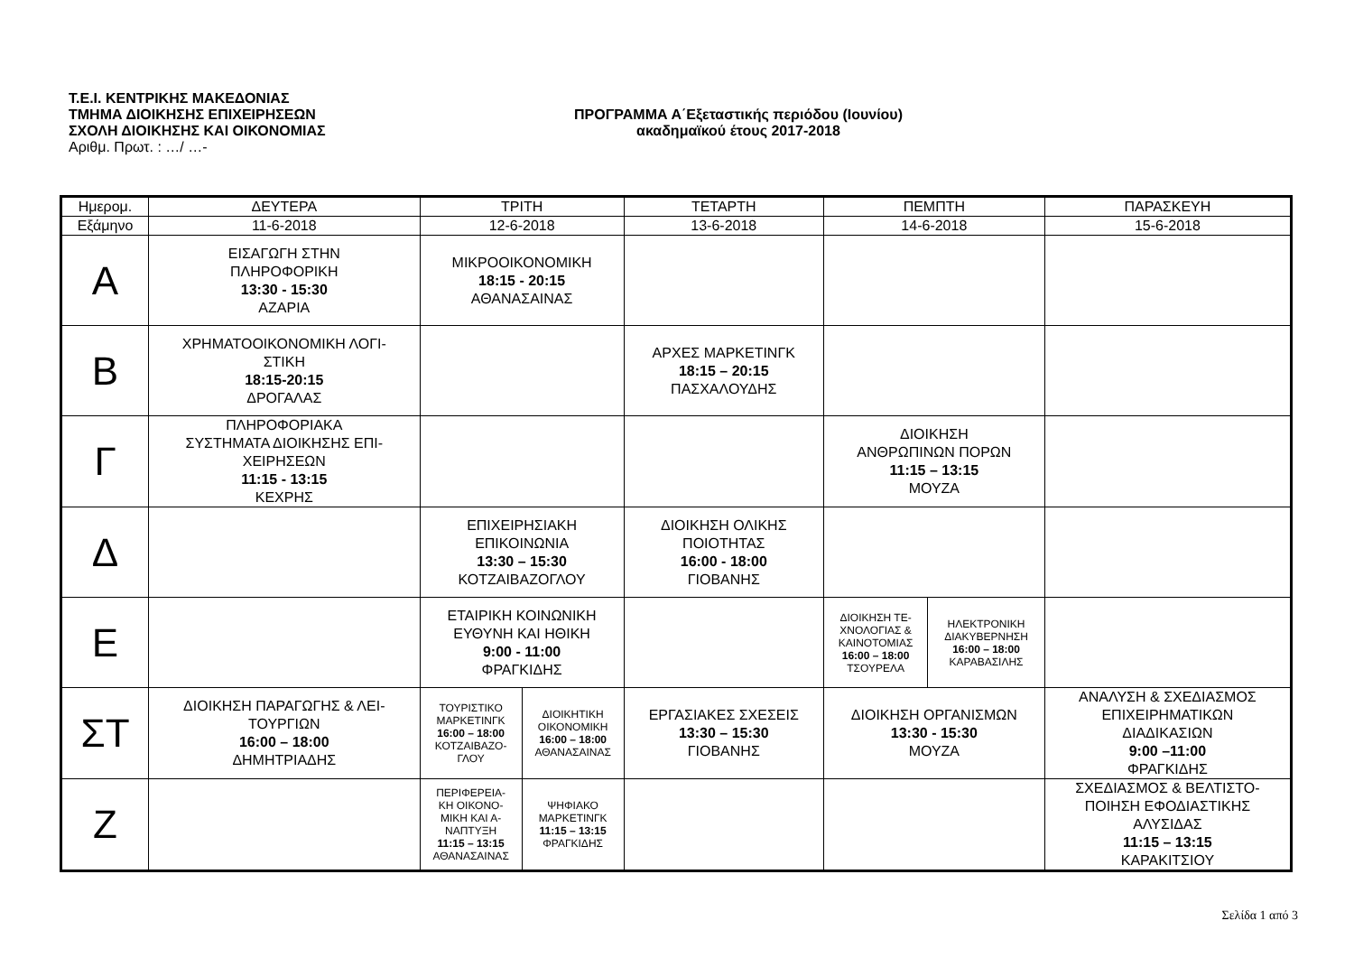Τ.Ε.Ι. ΚΕΝΤΡΙΚΗΣ ΜΑΚΕΔΟΝΙΑΣ
ΤΜΗΜΑ ΔΙΟΙΚΗΣΗΣ ΕΠΙΧΕΙΡΗΣΕΩΝ
ΣΧΟΛΗ ΔΙΟΙΚΗΣΗΣ ΚΑΙ ΟΙΚΟΝΟΜΙΑΣ
Αριθμ. Πρωτ. : …/ …-
ΠΡΟΓΡΑΜΜΑ Α΄Εξεταστικής περιόδου (Ιουνίου)
ακαδημαϊκού έτους 2017-2018
| Ημερομ. | ΔΕΥΤΕΡΑ | ΤΡΙΤΗ | | ΤΕΤΑΡΤΗ | ΠΕΜΠΤΗ | | ΠΑΡΑΣΚΕΥΗ |
| --- | --- | --- | --- | --- | --- | --- | --- |
| Εξάμηνο | 11-6-2018 | 12-6-2018 | | 13-6-2018 | 14-6-2018 | | 15-6-2018 |
| Α | ΕΙΣΑΓΩΓΗ ΣΤΗΝ ΠΛΗΡΟΦΟΡΙΚΗ 13:30 - 15:30 ΑΖΑΡΙΑ | ΜΙΚΡΟΟΙΚΟΝΟΜΙΚΗ 18:15 - 20:15 ΑΘΑΝΑΣΑΙΝΑΣ | | | | | |
| Β | ΧΡΗΜΑΤΟΟΙΚΟΝΟΜΙΚΗ ΛΟΓΙ- ΣΤΙΚΗ 18:15-20:15 ΔΡΟΓΑΛΑΣ | | | ΑΡΧΕΣ ΜΑΡΚΕΤΙΝΓΚ 18:15 – 20:15 ΠΑΣΧΑΛΟΥΔΗΣ | | | |
| Γ | ΠΛΗΡΟΦΟΡΙΑΚΑ ΣΥΣΤΗΜΑΤΑ ΔΙΟΙΚΗΣΗΣ ΕΠΙ- ΧΕΙΡΗΣΕΩΝ 11:15 - 13:15 ΚΕΧΡΗΣ | | | | ΔΙΟΙΚΗΣΗ ΑΝΘΡΩΠΙΝΩΝ ΠΟΡΩΝ 11:15 – 13:15 ΜΟΥΖΑ | | |
| Δ | | ΕΠΙΧΕΙΡΗΣΙΑΚΗ ΕΠΙΚΟΙΝΩΝΙΑ 13:30 – 15:30 ΚΟΤΖΑΙΒΑΖΟΓΛΟΥ | | ΔΙΟΙΚΗΣΗ ΟΛΙΚΗΣ ΠΟΙΟΤΗΤΑΣ 16:00 - 18:00 ΓΙΟΒΑΝΗΣ | | | |
| Ε | | ΕΤΑΙΡΙΚΗ ΚΟΙΝΩΝΙΚΗ ΕΥΘΥΝΗ ΚΑΙ ΗΘΙΚΗ 9:00 - 11:00 ΦΡΑΓΚΙΔΗΣ | | | ΔΙΟΙΚΗΣΗ ΤΕ- ΧΝΟΛΟΓΙΑΣ & ΚΑΙΝΟΤΟΜΙΑΣ 16:00 – 18:00 ΤΣΟΥΡΕΛΑ | ΗΛΕΚΤΡΟΝΙΚΗ ΔΙΑΚΥΒΕΡΝΗΣΗ 16:00 – 18:00 ΚΑΡΑΒΑΣΙΛΗΣ | |
| ΣΤ | ΔΙΟΙΚΗΣΗ ΠΑΡΑΓΩΓΗΣ & ΛΕΙ- ΤΟΥΡΓΙΩΝ 16:00 – 18:00 ΔΗΜΗΤΡΙΑΔΗΣ | ΤΟΥΡΙΣΤΙΚΟ ΜΑΡΚΕΤΙΝΓΚ 16:00 – 18:00 ΚΟΤΖΑΙΒΑΖΟ- ΓΛΟΥ | ΔΙΟΙΚΗΤΙΚΗ ΟΙΚΟΝΟΜΙΚΗ 16:00 – 18:00 ΑΘΑΝΑΣΑΙΝΑΣ | ΕΡΓΑΣΙΑΚΕΣ ΣΧΕΣΕΙΣ 13:30 – 15:30 ΓΙΟΒΑΝΗΣ | ΔΙΟΙΚΗΣΗ ΟΡΓΑΝΙΣΜΩΝ 13:30 - 15:30 ΜΟΥΖΑ | | ΑΝΑΛΥΣΗ & ΣΧΕΔΙΑΣΜΟΣ ΕΠΙΧΕΙΡΗΜΑΤΙΚΩΝ ΔΙΑΔΙΚΑΣΙΩΝ 9:00 –11:00 ΦΡΑΓΚΙΔΗΣ |
| Ζ | | ΠΕΡΙΦΕΡΕΙΑ- ΚΗ ΟΙΚΟΝΟ- ΜΙΚΗ ΚΑΙ Α- ΝΑΠΤΥΞΗ 11:15 – 13:15 ΑΘΑΝΑΣΑΙΝΑΣ | ΨΗΦΙΑΚΟ ΜΑΡΚΕΤΙΝΓΚ 11:15 – 13:15 ΦΡΑΓΚΙΔΗΣ | | | | ΣΧΕΔΙΑΣΜΟΣ & ΒΕΛΤΙΣΤΟ- ΠΟΙΗΣΗ ΕΦΟΔΙΑΣΤΙΚΗΣ ΑΛΥΣΙΔΑΣ 11:15 – 13:15 ΚΑΡΑΚΙΤΣΙΟΥ |
Σελίδα 1 από 3